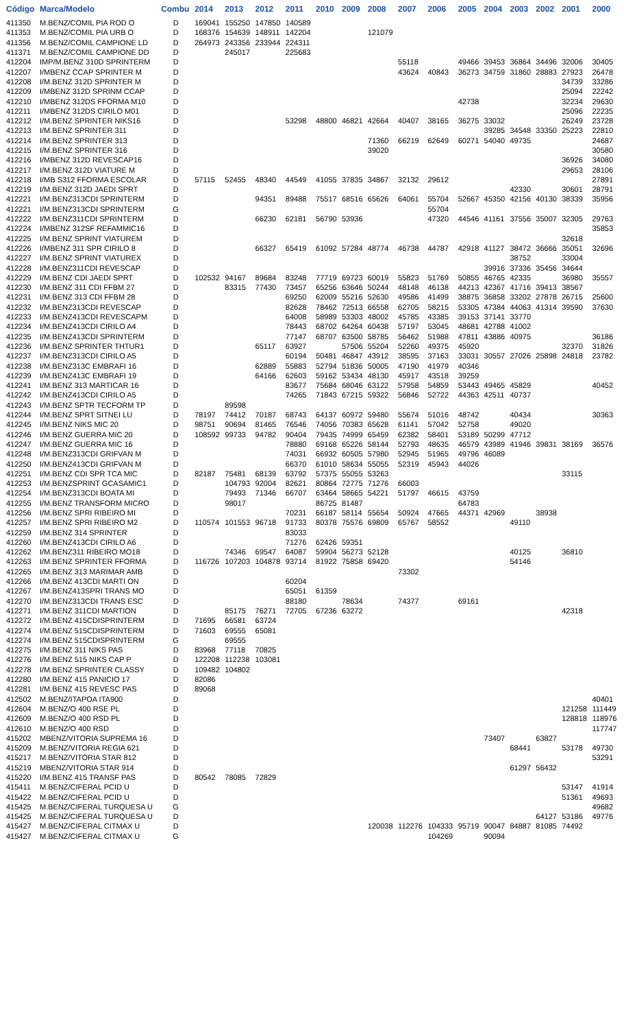| Código | Marca/Modelo | Combu | 2014 | 2013 | 2012 | 2011 | 2010 | 2009 | 2008 | 2007 | 2006 | 2005 | 2004 | 2003 | 2002 | 2001 | 2000 |
| --- | --- | --- | --- | --- | --- | --- | --- | --- | --- | --- | --- | --- | --- | --- | --- | --- | --- |
| 411350 | M.BENZ/COMIL PIA ROD O | D | 169041 | 155250 | 147850 | 140589 | | | | | | | | | | | |
| 411353 | M.BENZ/COMIL PIA URB O | D | 168376 | 154639 | 148911 | 142204 | | | 121079 | | | | | | | | |
| 411356 | M.BENZ/COMIL CAMPIONE LD | D | 264973 | 243356 | 233944 | 224311 | | | | | | | | | | | |
| 411371 | M.BENZ/COMIL CAMPIONE DD | D | | 245017 | | 225683 | | | | | | | | | | | |
| 412204 | IMP/M.BENZ 310D SPRINTERM | D | | | | | | | | 55118 | | 49466 | 39453 | 36864 | 34496 | 32006 | 30405 |
| 412207 | I/MBENZ CCAP SPRINTER M | D | | | | | | | | 43624 | 40843 | 36273 | 34759 | 31860 | 28883 | 27923 | 26478 |
| 412208 | I/M.BENZ 312D SPRINTER M | D | | | | | | | | | | | | | | 34739 | 33286 |
| 412209 | I/MBENZ 312D SPRINM CCAP | D | | | | | | | | | | | | | | 25094 | 22242 |
| 412210 | I/MBENZ 312DS FFORMA M10 | D | | | | | | | | | | 42738 | | | | 32234 | 29630 |
| 412211 | I/MBENZ 312DS CIRILO M01 | D | | | | | | | | | | | | | | 25096 | 22235 |
| 412212 | I/M.BENZ SPRINTER NIKS16 | D | | | | 53298 | 48800 | 46821 | 42664 | 40407 | 38165 | 36275 | 33032 | | | 26249 | 23728 |
| 412213 | I/M.BENZ SPRINTER 311 | D | | | | | | | | | | | 39285 | 34548 | 33350 | 25223 | 22810 |
| 412214 | I/M.BENZ SPRINTER 313 | D | | | | | | | 71360 | 66219 | 62649 | 60271 | 54040 | 49735 | | | 24687 |
| 412215 | I/M.BENZ SPRINTER 316 | D | | | | | | | 39020 | | | | | | | | 30580 |
| 412216 | I/MBENZ 312D REVESCAP16 | D | | | | | | | | | | | | | | 36926 | 34080 |
| 412217 | I/M.BENZ 312D VIATURE M | D | | | | | | | | | | | | | | 29653 | 28106 |
| 412218 | I/MB S312 FFORMA ESCOLAR | D | 57115 | 52455 | 48340 | 44549 | 41055 | 37835 | 34867 | 32132 | 29612 | | | | | | 27891 |
| 412219 | I/M.BENZ 312D JAEDI SPRT | D | | | | | | | | | | | | 42330 | | 30601 | 28791 |
| 412221 | I/M.BENZ313CDI SPRINTERM | D | | | 94351 | 89488 | 75517 | 68516 | 65626 | 64061 | 55704 | 52667 | 45350 | 42156 | 40130 | 38339 | 35956 |
| 412221 | I/M.BENZ313CDI SPRINTERM | G | | | | | | | | | 55704 | | | | | | |
| 412222 | I/M.BENZ311CDI SPRINTERM | D | | | 66230 | 62181 | 56790 | 53936 | | | 47320 | 44546 | 41161 | 37556 | 35007 | 32305 | 29763 |
| 412224 | I/MBENZ 312SF REFAMMIC16 | D | | | | | | | | | | | | | | | 35853 |
| 412225 | I/M.BENZ SPRINT VIATUREM | D | | | | | | | | | | | | | | 32618 | |
| 412226 | I/MBENZ 311 SPR CIRILO 8 | D | | | 66327 | 65419 | 61092 | 57284 | 48774 | 46738 | 44787 | 42918 | 41127 | 38472 | 36666 | 35051 | 32696 |
| 412227 | I/M.BENZ SPRINT VIATUREX | D | | | | | | | | | | | | 38752 | | 33004 | |
| 412228 | I/M.BENZ311CDI REVESCAP | D | | | | | | | | | | | 39916 | 37336 | 35456 | 34644 | |
| 412229 | I/M.BENZ CDI JAEDI SPRT | D | 102532 | 94167 | 89684 | 83248 | 77719 | 69723 | 60019 | 55823 | 51769 | 50855 | 46765 | 42335 | | 36980 | 35557 |
| 412230 | I/M.BENZ 311 CDI FFBM 27 | D | | 83315 | 77430 | 73457 | 65256 | 63646 | 50244 | 48148 | 46138 | 44213 | 42367 | 41716 | 39413 | 38567 | |
| 412231 | I/M.BENZ 313 CDI FFBM 28 | D | | | | 69250 | 62009 | 55216 | 52630 | 49586 | 41499 | 38875 | 36858 | 33202 | 27878 | 26715 | 25600 |
| 412232 | I/M.BENZ313CDI REVESCAP | D | | | | 82628 | 78462 | 72513 | 66558 | 62705 | 58215 | 53305 | 47384 | 44063 | 41314 | 39590 | 37630 |
| 412233 | I/M.BENZ413CDI REVESCAPM | D | | | | 64008 | 58989 | 53303 | 48002 | 45785 | 43385 | 39153 | 37141 | 33770 | | | |
| 412234 | I/M.BENZ413CDI CIRILO A4 | D | | | | 78443 | 68702 | 64264 | 60438 | 57197 | 53045 | 48681 | 42788 | 41002 | | | |
| 412235 | I/M.BENZ413CDI SPRINTERM | D | | | | 77147 | 68707 | 63500 | 58785 | 56462 | 51988 | 47811 | 43886 | 40975 | | | 36186 |
| 412236 | I/M.BENZ SPRINTER THTUR1 | D | | | 65117 | 63927 | | 57506 | 55204 | 52260 | 49375 | 45920 | | | | 32370 | 31826 |
| 412237 | I/M.BENZ313CDI CIRILO A5 | D | | | | 60194 | 50481 | 46847 | 43912 | 38595 | 37163 | 33031 | 30557 | 27026 | 25898 | 24818 | 23782 |
| 412238 | I/M.BENZ313C EMBRAFI 16 | D | | | 62889 | 55883 | 52794 | 51836 | 50005 | 47190 | 41979 | 40346 | | | | | |
| 412239 | I/M.BENZ413C EMBRAFI 19 | D | | | 64166 | 62603 | 59162 | 53434 | 48130 | 45917 | 43518 | 39259 | | | | | |
| 412241 | I/M.BENZ 313 MARTICAR 16 | D | | | | 83677 | 75684 | 68046 | 63122 | 57958 | 54859 | 53443 | 49465 | 45829 | | | 40452 |
| 412242 | I/M.BENZ413CDI CIRILO A5 | D | | | | 74265 | 71843 | 67215 | 59322 | 56846 | 52722 | 44363 | 42511 | 40737 | | | |
| 412243 | I/M.BENZ SPTR TECFORM TP | D | | 89598 | | | | | | | | | | | | | |
| 412244 | I/M.BENZ SPRT SITNEI LU | D | 78197 | 74412 | 70187 | 68743 | 64137 | 60972 | 59480 | 55674 | 51016 | 48742 | | 40434 | | | 30363 |
| 412245 | I/M.BENZ NIKS MIC 20 | D | 98751 | 90694 | 81465 | 76546 | 74056 | 70383 | 65628 | 61141 | 57042 | 52758 | | 49020 | | | |
| 412246 | I/M.BENZ GUERRA MIC 20 | D | 108592 | 99733 | 94782 | 90404 | 79435 | 74999 | 65459 | 62382 | 58401 | 53189 | 50299 | 47712 | | | |
| 412247 | I/M.BENZ GUERRA MIC 16 | D | | | | 78880 | 69168 | 65226 | 58144 | 52793 | 48635 | 46579 | 43989 | 41946 | 39831 | 38169 | 36576 |
| 412248 | I/M.BENZ313CDI GRIFVAN M | D | | | | 74031 | 66932 | 60505 | 57980 | 52945 | 51965 | 49796 | 46089 | | | | |
| 412250 | I/M.BENZ413CDI GRIFVAN M | D | | | | 66370 | 61010 | 58634 | 55055 | 52319 | 45943 | 44026 | | | | | |
| 412251 | I/M.BENZ CDI SPR TCA MIC | D | 82187 | 75481 | 68139 | 63792 | 57375 | 55055 | 53263 | | | | | | | 33115 | |
| 412253 | I/M.BENZSPRINT GCASAMIC1 | D | | 104793 | 92004 | 82621 | 80864 | 72775 | 71276 | 66003 | | | | | | | |
| 412254 | I/M.BENZ313CDI BOATA MI | D | | 79493 | 71346 | 66707 | 63464 | 58665 | 54221 | 51797 | 46615 | 43759 | | | | | |
| 412255 | I/M.BENZ TRANSFORM MICRO | D | | 98017 | | | 86725 | 81487 | | | | 64783 | | | | | |
| 412256 | I/M.BENZ SPRI RIBEIRO MI | D | | | | 70231 | 66187 | 58114 | 55654 | 50924 | 47665 | 44371 | 42969 | | 38938 | | |
| 412257 | I/M.BENZ SPRI RIBEIRO M2 | D | 110574 | 101553 | 96718 | 91733 | 80378 | 75576 | 69809 | 65767 | 58552 | | | 49110 | | | |
| 412259 | I/M.BENZ 314 SPRINTER | D | | | | 83033 | | | | | | | | | | | |
| 412260 | I/M.BENZ413CDI CIRILO A6 | D | | | | 71276 | 62426 | 59351 | | | | | | | | | |
| 412262 | I/M.BENZ311 RIBEIRO MO18 | D | | 74346 | 69547 | 64087 | 59904 | 56273 | 52128 | | | | | 40125 | | 36810 | |
| 412263 | I/M.BENZ SPRINTER FFORMA | D | 116726 | 107203 | 104878 | 93714 | 81922 | 75858 | 69420 | | | | | 54146 | | | |
| 412265 | I/M.BENZ 313 MARIMAR AMB | D | | | | | | | | 73302 | | | | | | | |
| 412266 | I/M.BENZ 413CDI MARTI ON | D | | | | 60204 | | | | | | | | | | | |
| 412267 | I/M.BENZ413SPRI TRANS MO | D | | | | 65051 | 61359 | | | | | | | | | | |
| 412270 | I/M.BENZ313CDI TRANS ESC | D | | | | 88180 | | 78634 | | 74377 | | 69161 | | | | | |
| 412271 | I/M.BENZ 311CDI MARTION | D | | 85175 | 76271 | 72705 | 67236 | 63272 | | | | | | | | 42318 | |
| 412272 | I/M.BENZ 415CDISPRINTERM | D | 71695 | 66581 | 63724 | | | | | | | | | | | | |
| 412274 | I/M.BENZ 515CDISPRINTERM | D | 71603 | 69555 | 65081 | | | | | | | | | | | | |
| 412274 | I/M.BENZ 515CDISPRINTERM | G | | 69555 | | | | | | | | | | | | | |
| 412275 | I/M.BENZ 311 NIKS PAS | D | 83968 | 77118 | 70825 | | | | | | | | | | | | |
| 412276 | I/M.BENZ 515 NIKS CAP P | D | 122208 | 112238 | 103081 | | | | | | | | | | | | |
| 412278 | I/M.BENZ SPRINTER CLASSY | D | 109482 | 104802 | | | | | | | | | | | | | |
| 412280 | I/M.BENZ 415 PANICIO 17 | D | 82086 | | | | | | | | | | | | | | |
| 412281 | I/M.BENZ 415 REVESC PAS | D | 89068 | | | | | | | | | | | | | | |
| 412502 | M.BENZ/ITAPOA ITA900 | D | | | | | | | | | | | | | | | 40401 |
| 412604 | M.BENZ/O 400 RSE PL | D | | | | | | | | | | | | | | 121258 | 111449 |
| 412609 | M.BENZ/O 400 RSD PL | D | | | | | | | | | | | | | | 128818 | 118976 |
| 412610 | M.BENZ/O 400 RSD | D | | | | | | | | | | | | | | | 117747 |
| 415202 | MBENZ/VITORIA SUPREMA 16 | D | | | | | | | | | | | 73407 | | 63827 | | |
| 415209 | M.BENZ/VITORIA REGIA 621 | D | | | | | | | | | | | | 68441 | | 53178 | 49730 |
| 415217 | M.BENZ/VITORIA STAR 812 | D | | | | | | | | | | | | | | | 53291 |
| 415219 | MBENZ/VITORIA STAR 914 | D | | | | | | | | | | | | 61297 | 56432 | | |
| 415220 | I/M.BENZ 415 TRANSF PAS | D | 80542 | 78085 | 72829 | | | | | | | | | | | | |
| 415411 | M.BENZ/CIFERAL PCID U | D | | | | | | | | | | | | | | 53147 | 41914 |
| 415422 | M.BENZ/CIFERAL PCID U | D | | | | | | | | | | | | | | 51361 | 49693 |
| 415425 | M.BENZ/CIFERAL TURQUESA U | G | | | | | | | | | | | | | | | 49682 |
| 415425 | M.BENZ/CIFERAL TURQUESA U | D | | | | | | | | | | | | | 64127 | 53186 | 49776 |
| 415427 | M.BENZ/CIFERAL CITMAX U | D | | | | | | | 120038 | 112276 | 104333 | 95719 | 90047 | 84887 | 81085 | 74492 | |
| 415427 | M.BENZ/CIFERAL CITMAX U | G | | | | | | | | | 104269 | | 90094 | | | | |